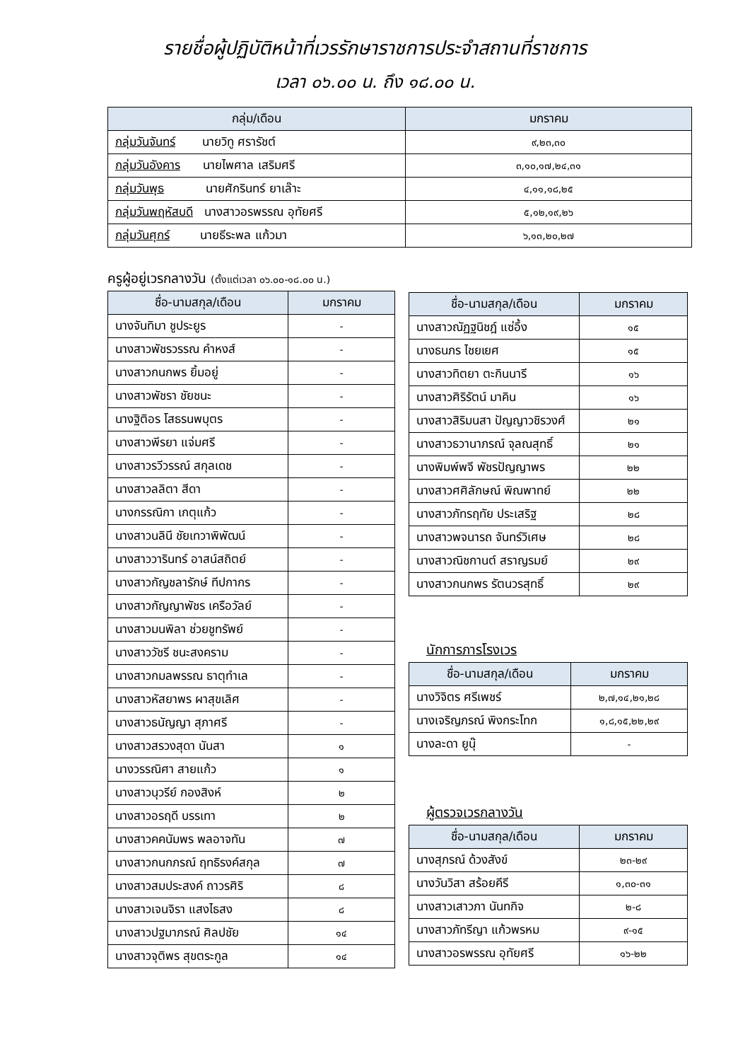รายชื่อผู้ปฏิบัติหน้าที่เวรรักษาราชการประจำสถานที่ราชการ
เวลา ๐๖.๐๐ น. ถึง ๑๘.๐๐ น.
| กลุ่ม/เดือน | มกราคม |
| --- | --- |
| กลุ่มวันจันทร์ นายวิทู ศรารัชต์ | ๙,๒๓,๓๐ |
| กลุ่มวันอังคาร นายไพศาล เสริมศรี | ๓,๑๐,๑๗,๒๔,๓๑ |
| กลุ่มวันพุธ นายศักรินทร์ ยาเล๊าะ | ๔,๑๑,๑๘,๒๕ |
| กลุ่มวันพฤหัสบดี นางสาวอรพรรณ อุทัยศรี | ๕,๑๒,๑๙,๒๖ |
| กลุ่มวันศุกร์ นายธีระพล แก้วมา | ๖,๑๓,๒๐,๒๗ |
ครูผู้อยู่เวรกลางวัน (ตั้งแต่เวลา ๐๖.๐๐-๑๘.๐๐ น.)
| ชื่อ-นามสกุล/เดือน | มกราคม |
| --- | --- |
| นางจันทิมา ชูประยูร | - |
| นางสาวพัชรวรรณ คำหงส์ | - |
| นางสาวกนกพร ยิ้มอยู่ | - |
| นางสาวพัชรา ชัยชนะ | - |
| นางฐิติอร โสธรนพบุตร | - |
| นางสาวพีรยา แจ่มศรี | - |
| นางสาวรวีวรรณ์ สกุลเดช | - |
| นางสาวลลิตา สีดา | - |
| นางกรรณิกา เกตุแก้ว | - |
| นางสาวนลินี ชัยเทวาพิพัฒน์ | - |
| นางสาววารินทร์ อาสน์สถิตย์ | - |
| นางสาวกัญชลารักษ์ ทีปกากร | - |
| นางสาวกัญญาพัชร เครือวัลย์ | - |
| นางสาวมนพิลา ช่วยชูทรัพย์ | - |
| นางสาววัชรี ชนะสงคราม | - |
| นางสาวกมลพรรณ ธาตุทำเล | - |
| นางสาวหัสยาพร ผาสุขเลิศ | - |
| นางสาวธนัญญา สุภาศรี | - |
| นางสาวสรวงสุดา นันสา | ๑ |
| นางวรรณิศา สายแก้ว | ๑ |
| นางสาวนุวรีย์ กองสิงห์ | ๒ |
| นางสาวอรฤดี บรรเทา | ๒ |
| นางสาวคคนัมพร พลอาจทัน | ๗ |
| นางสาวกนกภรณ์ ฤทธิรงค์สกุล | ๗ |
| นางสาวสมประสงค์ ถาวรศิริ | ๘ |
| นางสาวเจนจิรา แสงไธสง | ๘ |
| นางสาวปฐมาภรณ์ ศิลปชัย | ๑๔ |
| นางสาวจุติพร สุขตระกูล | ๑๔ |
| ชื่อ-นามสกุล/เดือน | มกราคม |
| --- | --- |
| นางสาวณัฏฐนิชฎ์ แซ่อึ้ง | ๑๕ |
| นางธนภร ไชยเยศ | ๑๕ |
| นางสาวทิตยา ตะกินนารี | ๑๖ |
| นางสาวศิริรัตน์ มาคิน | ๑๖ |
| นางสาวสิริมนสา ปัญญาวชิรวงศ์ | ๒๑ |
| นางสาวธวานาภรณ์ จุลณสุทธิ์ | ๒๑ |
| นางพิมพ์พจี พัชรปัญญาพร | ๒๒ |
| นางสาวศศิลักษณ์ พิณพาทย์ | ๒๒ |
| นางสาวภัทรฤทัย ประเสริฐ | ๒๘ |
| นางสาวพจนารถ จันทร์วิเศษ | ๒๘ |
| นางสาวณิชกานต์ สราญรมย์ | ๒๙ |
| นางสาวกนกพร รัตนวรสุทธิ์ | ๒๙ |
นักการภารโรงเวร
| ชื่อ-นามสกุล/เดือน | มกราคม |
| --- | --- |
| นางวิจิตร ศรีเพชร์ | ๒,๗,๑๔,๒๑,๒๘ |
| นางเจริญภรณ์ พิงกระโทก | ๑,๘,๑๕,๒๒,๒๙ |
| นางละดา ยูนุ๊ | - |
ผู้ตรวจเวรกลางวัน
| ชื่อ-นามสกุล/เดือน | มกราคม |
| --- | --- |
| นางสุภรณ์ ด้วงสังข์ | ๒๓-๒๙ |
| นางวันวิสา สร้อยคีรี | ๑,๓๐-๓๑ |
| นางสาวเสาวภา นันทกิจ | ๒-๘ |
| นางสาวภัทรีญา แก้วพรหม | ๙-๑๕ |
| นางสาวอรพรรณ อุทัยศรี | ๑๖-๒๒ |